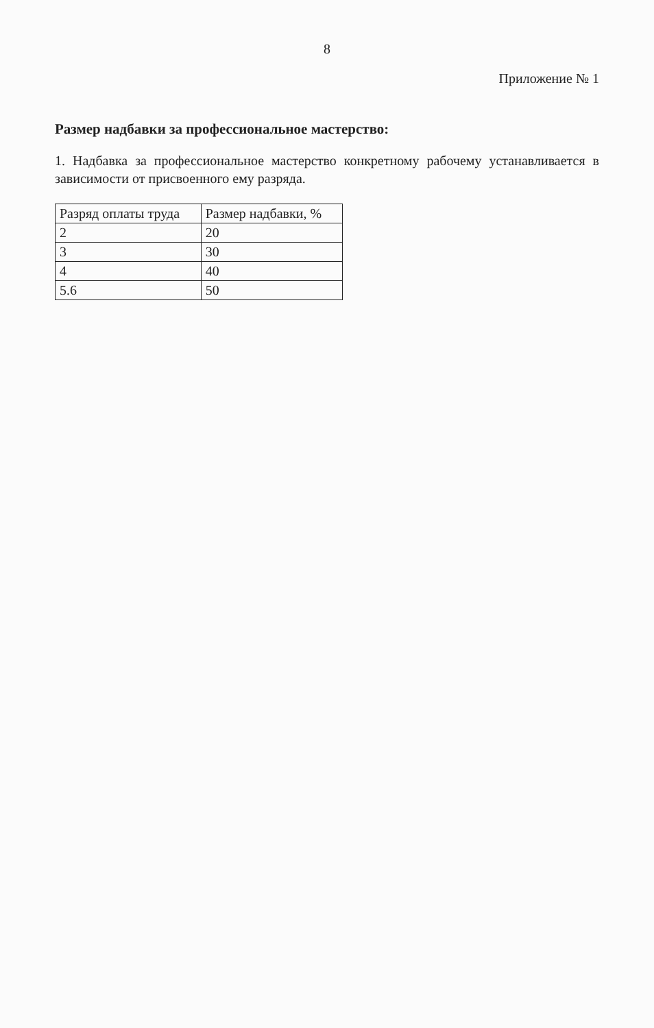8
Приложение № 1
Размер надбавки за профессиональное мастерство:
1. Надбавка за профессиональное мастерство конкретному рабочему устанавливается в зависимости от присвоенного ему разряда.
| Разряд оплаты труда | Размер надбавки, % |
| --- | --- |
| 2 | 20 |
| 3 | 30 |
| 4 | 40 |
| 5.6 | 50 |